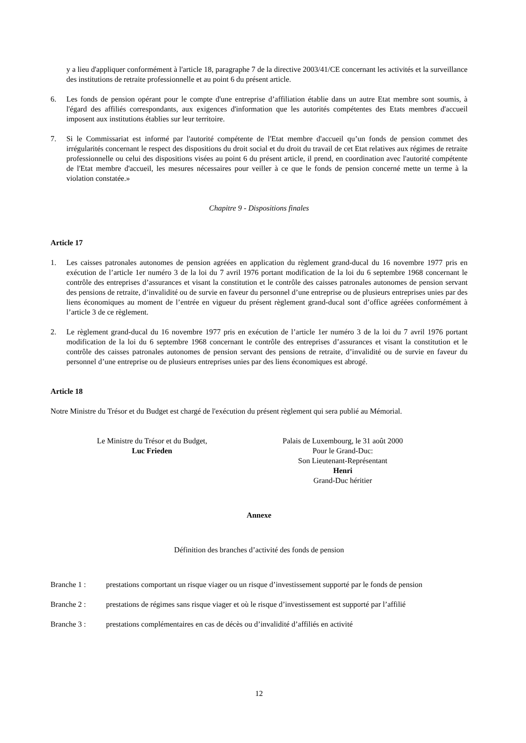y a lieu d'appliquer conformément à l'article 18, paragraphe 7 de la directive 2003/41/CE concernant les activités et la surveillance des institutions de retraite professionnelle et au point 6 du présent article.
6. Les fonds de pension opérant pour le compte d'une entreprise d’affiliation établie dans un autre Etat membre sont soumis, à l'égard des affiliés correspondants, aux exigences d'information que les autorités compétentes des Etats membres d'accueil imposent aux institutions établies sur leur territoire.
7. Si le Commissariat est informé par l'autorité compétente de l'Etat membre d'accueil qu’un fonds de pension commet des irrégularités concernant le respect des dispositions du droit social et du droit du travail de cet Etat relatives aux régimes de retraite professionnelle ou celui des dispositions visées au point 6 du présent article, il prend, en coordination avec l'autorité compétente de l'Etat membre d'accueil, les mesures nécessaires pour veiller à ce que le fonds de pension concerné mette un terme à la violation constatée.»
Chapitre 9 - Dispositions finales
Article 17
1. Les caisses patronales autonomes de pension agréées en application du règlement grand-ducal du 16 novembre 1977 pris en exécution de l’article 1er numéro 3 de la loi du 7 avril 1976 portant modification de la loi du 6 septembre 1968 concernant le contrôle des entreprises d’assurances et visant la constitution et le contrôle des caisses patronales autonomes de pension servant des pensions de retraite, d’invalidité ou de survie en faveur du personnel d’une entreprise ou de plusieurs entreprises unies par des liens économiques au moment de l’entrée en vigueur du présent règlement grand-ducal sont d’office agréées conformément à l’article 3 de ce règlement.
2. Le règlement grand-ducal du 16 novembre 1977 pris en exécution de l’article 1er numéro 3 de la loi du 7 avril 1976 portant modification de la loi du 6 septembre 1968 concernant le contrôle des entreprises d’assurances et visant la constitution et le contrôle des caisses patronales autonomes de pension servant des pensions de retraite, d’invalidité ou de survie en faveur du personnel d’une entreprise ou de plusieurs entreprises unies par des liens économiques est abrogé.
Article 18
Notre Ministre du Trésor et du Budget est chargé de l'exécution du présent règlement qui sera publié au Mémorial.
Le Ministre du Trésor et du Budget,
Luc Frieden
Palais de Luxembourg, le 31 août 2000
Pour le Grand-Duc:
Son Lieutenant-Représentant
Henri
Grand-Duc héritier
Annexe
Définition des branches d’activité des fonds de pension
Branche 1 : prestations comportant un risque viager ou un risque d’investissement supporté par le fonds de pension
Branche 2 : prestations de régimes sans risque viager et où le risque d’investissement est supporté par l’affilié
Branche 3 : prestations complémentaires en cas de décès ou d’invalidité d’affiliés en activité
12